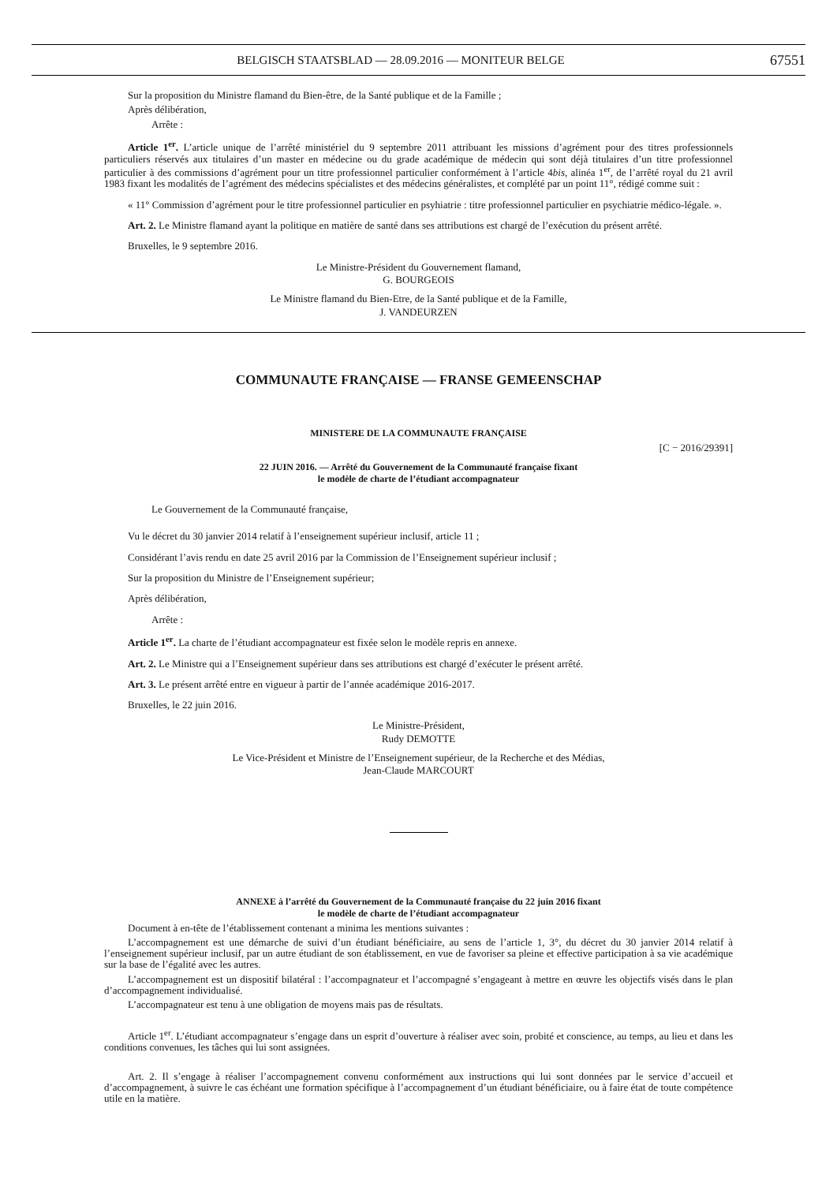BELGISCH STAATSBLAD — 28.09.2016 — MONITEUR BELGE 67551
Sur la proposition du Ministre flamand du Bien-être, de la Santé publique et de la Famille ;
Après délibération,
Arrête :
Article 1<sup>er</sup>. L’article unique de l’arrêté ministériel du 9 septembre 2011 attribuant les missions d’agrément pour des titres professionnels particuliers réservés aux titulaires d’un master en médecine ou du grade académique de médecin qui sont déjà titulaires d’un titre professionnel particulier à des commissions d’agrément pour un titre professionnel particulier conformément à l’article 4bis, alinéa 1<sup>er</sup>, de l’arrêté royal du 21 avril 1983 fixant les modalités de l’agrément des médecins spécialistes et des médecins généralistes, et complété par un point 11°, rédigé comme suit :
« 11° Commission d’agrément pour le titre professionnel particulier en psyhiatrie : titre professionnel particulier en psychiatrie médico-légale. ».
Art. 2. Le Ministre flamand ayant la politique en matière de santé dans ses attributions est chargé de l’exécution du présent arrêté.
Bruxelles, le 9 septembre 2016.
Le Ministre-Président du Gouvernement flamand,
G. BOURGEOIS
Le Ministre flamand du Bien-Etre, de la Santé publique et de la Famille,
J. VANDEURZEN
COMMUNAUTE FRANÇAISE — FRANSE GEMEENSCHAP
MINISTERE DE LA COMMUNAUTE FRANÇAISE
[C − 2016/29391]
22 JUIN 2016. — Arrêté du Gouvernement de la Communauté française fixant
le modèle de charte de l’étudiant accompagnateur
Le Gouvernement de la Communauté française,
Vu le décret du 30 janvier 2014 relatif à l’enseignement supérieur inclusif, article 11 ;
Considérant l’avis rendu en date 25 avril 2016 par la Commission de l’Enseignement supérieur inclusif ;
Sur la proposition du Ministre de l’Enseignement supérieur;
Après délibération,
Arrête :
Article 1<sup>er</sup>. La charte de l’étudiant accompagnateur est fixée selon le modèle repris en annexe.
Art. 2. Le Ministre qui a l’Enseignement supérieur dans ses attributions est chargé d’exécuter le présent arrêté.
Art. 3. Le présent arrêté entre en vigueur à partir de l’année académique 2016-2017.
Bruxelles, le 22 juin 2016.
Le Ministre-Président,
Rudy DEMOTTE
Le Vice-Président et Ministre de l’Enseignement supérieur, de la Recherche et des Médias,
Jean-Claude MARCOURT
ANNEXE à l’arrêté du Gouvernement de la Communauté française du 22 juin 2016 fixant
le modèle de charte de l’étudiant accompagnateur
Document à en-tête de l’établissement contenant a minima les mentions suivantes :
L’accompagnement est une démarche de suivi d’un étudiant bénéficiaire, au sens de l’article 1, 3°, du décret du 30 janvier 2014 relatif à l’enseignement supérieur inclusif, par un autre étudiant de son établissement, en vue de favoriser sa pleine et effective participation à sa vie académique sur la base de l’égalité avec les autres.
L’accompagnement est un dispositif bilatéral : l’accompagnateur et l’accompagné s’engageant à mettre en œuvre les objectifs visés dans le plan d’accompagnement individualisé.
L’accompagnateur est tenu à une obligation de moyens mais pas de résultats.
Article 1<sup>er</sup>. L’étudiant accompagnateur s’engage dans un esprit d’ouverture à réaliser avec soin, probité et conscience, au temps, au lieu et dans les conditions convenues, les tâches qui lui sont assignées.
Art. 2. Il s’engage à réaliser l’accompagnement convenu conformément aux instructions qui lui sont données par le service d’accueil et d’accompagnement, à suivre le cas échéant une formation spécifique à l’accompagnement d’un étudiant bénéficiaire, ou à faire état de toute compétence utile en la matière.